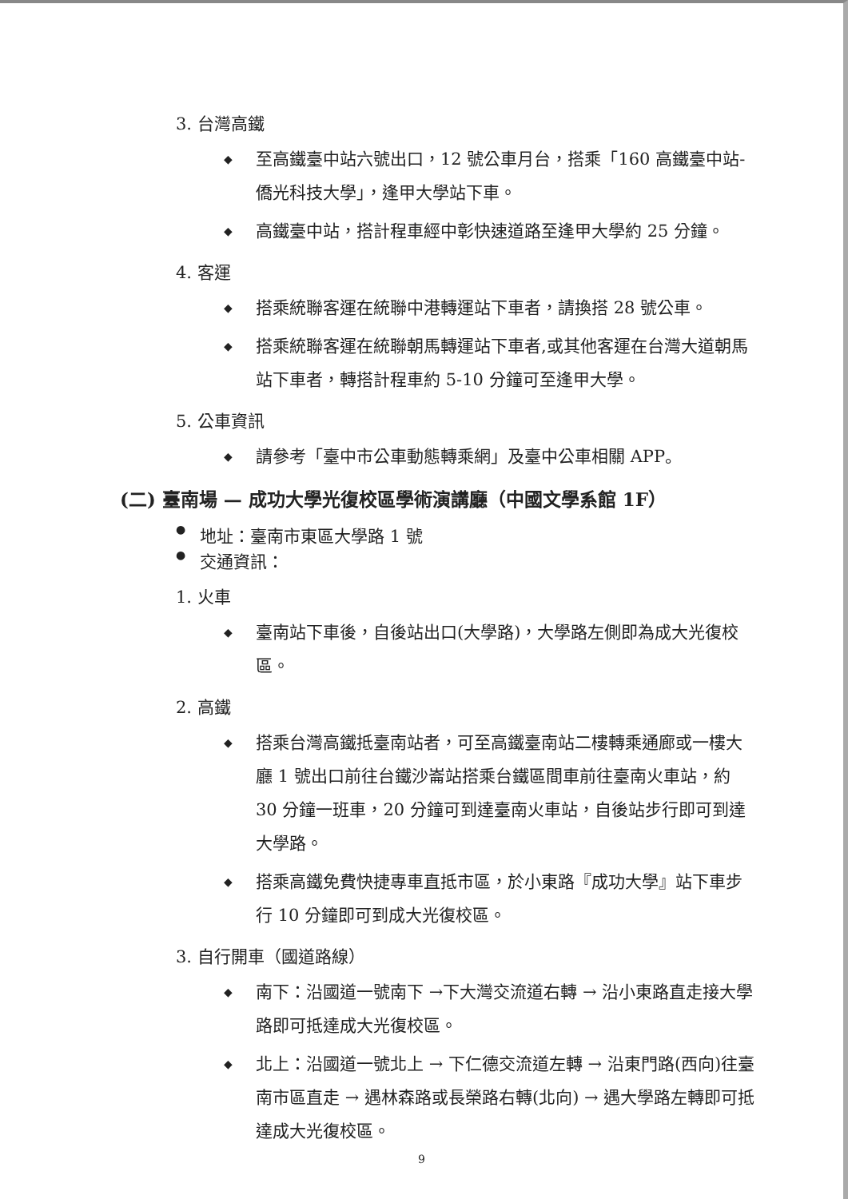3. 台灣高鐵
◆ 至高鐵臺中站六號出口，12 號公車月台，搭乘「160 高鐵臺中站-僑光科技大學」，逢甲大學站下車。
◆ 高鐵臺中站，搭計程車經中彰快速道路至逢甲大學約 25 分鐘。
4. 客運
◆ 搭乘統聯客運在統聯中港轉運站下車者，請換搭 28 號公車。
◆ 搭乘統聯客運在統聯朝馬轉運站下車者,或其他客運在台灣大道朝馬站下車者，轉搭計程車約 5-10 分鐘可至逢甲大學。
5. 公車資訊
◆ 請參考「臺中市公車動態轉乘網」及臺中公車相關 APP。
(二) 臺南場 — 成功大學光復校區學術演講廳（中國文學系館 1F）
● 地址：臺南市東區大學路 1 號
● 交通資訊：
1. 火車
◆ 臺南站下車後，自後站出口(大學路)，大學路左側即為成大光復校區。
2. 高鐵
◆ 搭乘台灣高鐵抵臺南站者，可至高鐵臺南站二樓轉乘通廊或一樓大廳 1 號出口前往台鐵沙崙站搭乘台鐵區間車前往臺南火車站，約 30 分鐘一班車，20 分鐘可到達臺南火車站，自後站步行即可到達大學路。
◆ 搭乘高鐵免費快捷專車直抵市區，於小東路『成功大學』站下車步行 10 分鐘即可到成大光復校區。
3. 自行開車（國道路線）
◆ 南下：沿國道一號南下 →下大灣交流道右轉 → 沿小東路直走接大學路即可抵達成大光復校區。
◆ 北上：沿國道一號北上 → 下仁德交流道左轉 → 沿東門路(西向)往臺南市區直走 → 遇林森路或長榮路右轉(北向) → 遇大學路左轉即可抵達成大光復校區。
9